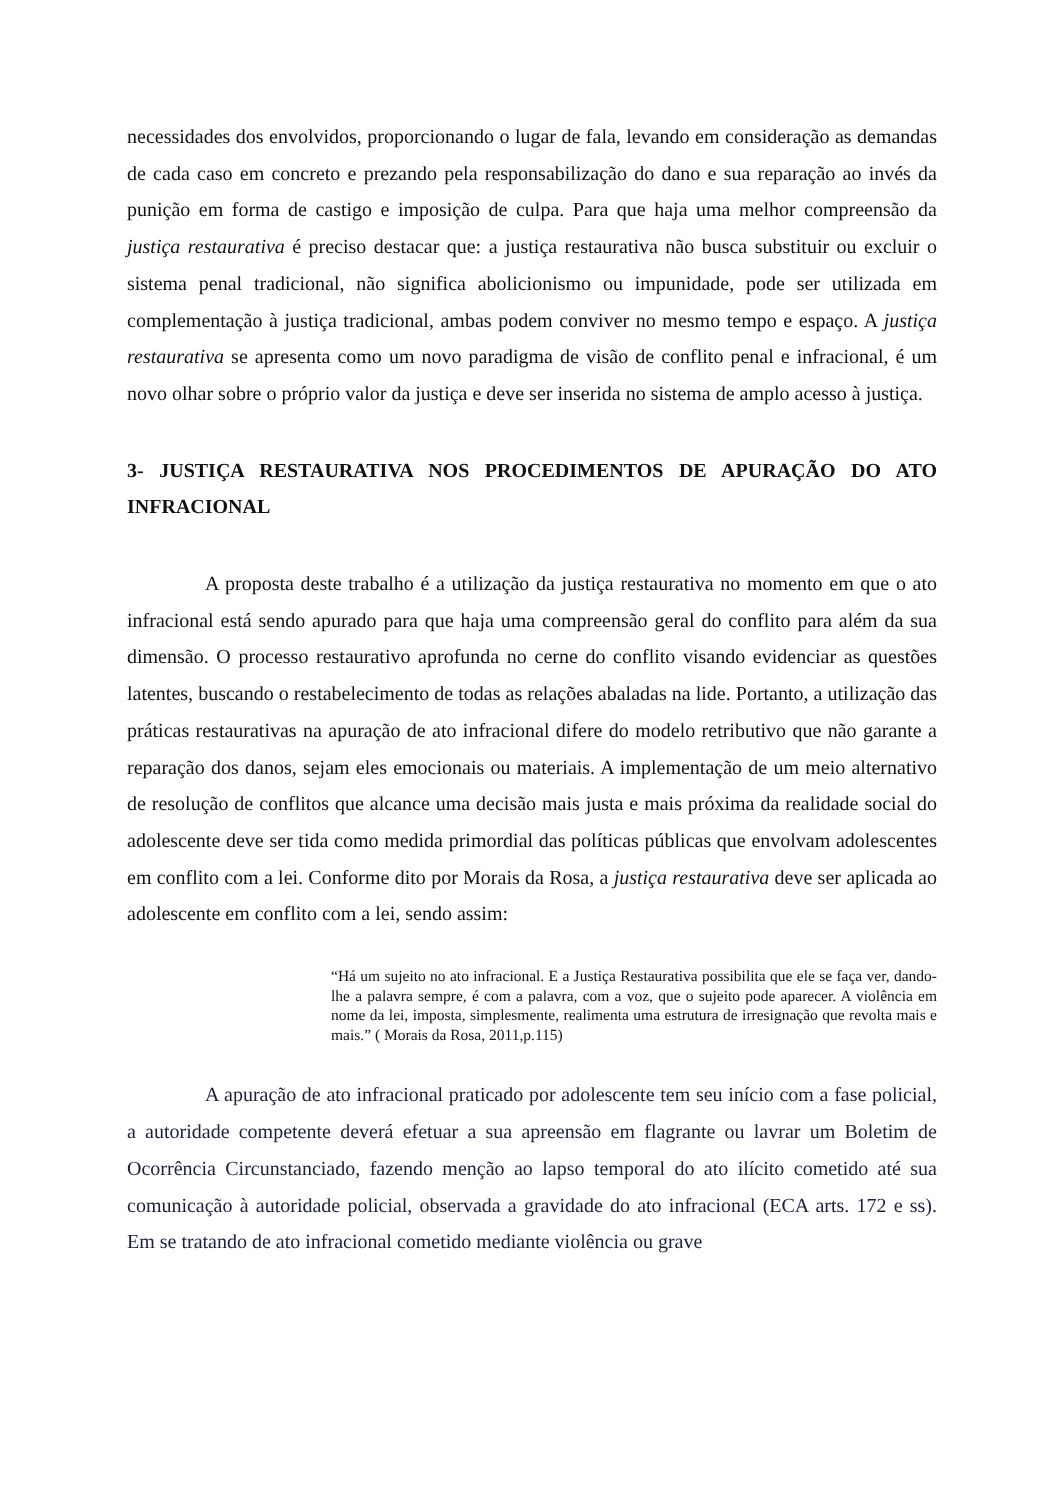necessidades dos envolvidos, proporcionando o lugar de fala, levando em consideração as demandas de cada caso em concreto e prezando pela responsabilização do dano e sua reparação ao invés da punição em forma de castigo e imposição de culpa. Para que haja uma melhor compreensão da justiça restaurativa é preciso destacar que: a justiça restaurativa não busca substituir ou excluir o sistema penal tradicional, não significa abolicionismo ou impunidade, pode ser utilizada em complementação à justiça tradicional, ambas podem conviver no mesmo tempo e espaço. A justiça restaurativa se apresenta como um novo paradigma de visão de conflito penal e infracional, é um novo olhar sobre o próprio valor da justiça e deve ser inserida no sistema de amplo acesso à justiça.
3- JUSTIÇA RESTAURATIVA NOS PROCEDIMENTOS DE APURAÇÃO DO ATO INFRACIONAL
A proposta deste trabalho é a utilização da justiça restaurativa no momento em que o ato infracional está sendo apurado para que haja uma compreensão geral do conflito para além da sua dimensão. O processo restaurativo aprofunda no cerne do conflito visando evidenciar as questões latentes, buscando o restabelecimento de todas as relações abaladas na lide. Portanto, a utilização das práticas restaurativas na apuração de ato infracional difere do modelo retributivo que não garante a reparação dos danos, sejam eles emocionais ou materiais. A implementação de um meio alternativo de resolução de conflitos que alcance uma decisão mais justa e mais próxima da realidade social do adolescente deve ser tida como medida primordial das políticas públicas que envolvam adolescentes em conflito com a lei. Conforme dito por Morais da Rosa, a justiça restaurativa deve ser aplicada ao adolescente em conflito com a lei, sendo assim:
“Há um sujeito no ato infracional. E a Justiça Restaurativa possibilita que ele se faça ver, dando-lhe a palavra sempre, é com a palavra, com a voz, que o sujeito pode aparecer. A violência em nome da lei, imposta, simplesmente, realimenta uma estrutura de irresignação que revolta mais e mais.” ( Morais da Rosa, 2011,p.115)
A apuração de ato infracional praticado por adolescente tem seu início com a fase policial, a autoridade competente deverá efetuar a sua apreensão em flagrante ou lavrar um Boletim de Ocorrência Circunstanciado, fazendo menção ao lapso temporal do ato ilícito cometido até sua comunicação à autoridade policial, observada a gravidade do ato infracional (ECA arts. 172 e ss). Em se tratando de ato infracional cometido mediante violência ou grave